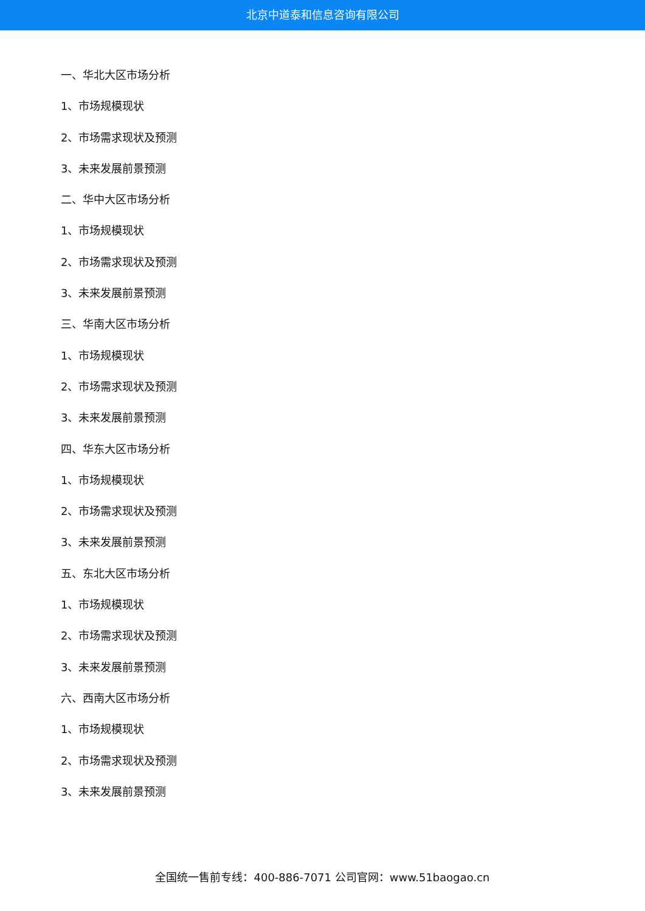北京中道泰和信息咨询有限公司
一、华北大区市场分析
1、市场规模现状
2、市场需求现状及预测
3、未来发展前景预测
二、华中大区市场分析
1、市场规模现状
2、市场需求现状及预测
3、未来发展前景预测
三、华南大区市场分析
1、市场规模现状
2、市场需求现状及预测
3、未来发展前景预测
四、华东大区市场分析
1、市场规模现状
2、市场需求现状及预测
3、未来发展前景预测
五、东北大区市场分析
1、市场规模现状
2、市场需求现状及预测
3、未来发展前景预测
六、西南大区市场分析
1、市场规模现状
2、市场需求现状及预测
3、未来发展前景预测
全国统一售前专线：400-886-7071 公司官网：www.51baogao.cn